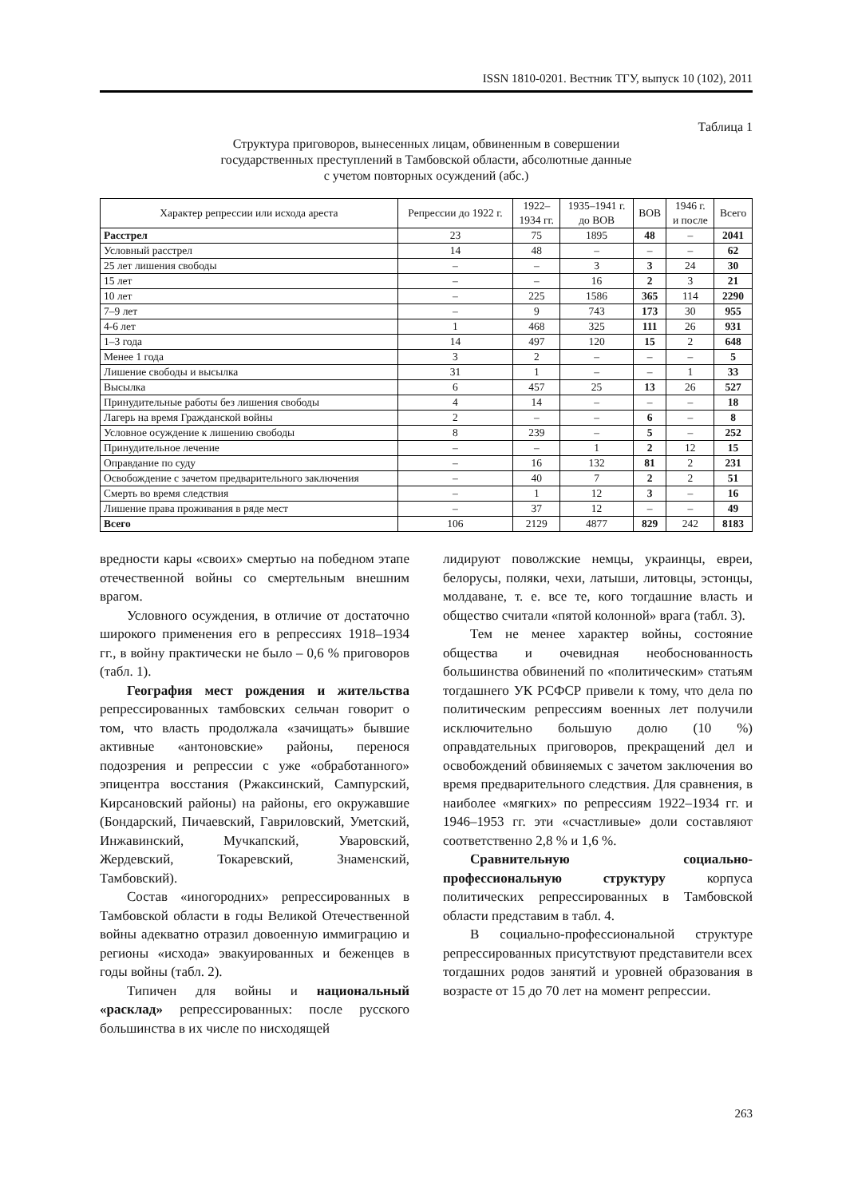ISSN 1810-0201. Вестник ТГУ, выпуск 10 (102), 2011
Таблица 1
Структура приговоров, вынесенных лицам, обвиненным в совершении
государственных преступлений в Тамбовской области, абсолютные данные
с учетом повторных осуждений (абс.)
| Характер репрессии или исхода ареста | Репрессии до 1922 г. | 1922– 1934 гг. | 1935–1941 г. до ВОВ | ВОВ | 1946 г. и после | Всего |
| --- | --- | --- | --- | --- | --- | --- |
| Расстрел | 23 | 75 | 1895 | 48 | – | 2041 |
| Условный расстрел | 14 | 48 | – | – | – | 62 |
| 25 лет лишения свободы | – | – | 3 | 3 | 24 | 30 |
| 15 лет | – | – | 16 | 2 | 3 | 21 |
| 10 лет | – | 225 | 1586 | 365 | 114 | 2290 |
| 7–9 лет | – | 9 | 743 | 173 | 30 | 955 |
| 4-6 лет | 1 | 468 | 325 | 111 | 26 | 931 |
| 1–3 года | 14 | 497 | 120 | 15 | 2 | 648 |
| Менее 1 года | 3 | 2 | – | – | – | 5 |
| Лишение свободы и высылка | 31 | 1 | – | – | 1 | 33 |
| Высылка | 6 | 457 | 25 | 13 | 26 | 527 |
| Принудительные работы без лишения свободы | 4 | 14 | – | – | – | 18 |
| Лагерь на время Гражданской войны | 2 | – | – | 6 | – | 8 |
| Условное осуждение к лишению свободы | 8 | 239 | – | 5 | – | 252 |
| Принудительное лечение | – | – | 1 | 2 | 12 | 15 |
| Оправдание по суду | – | 16 | 132 | 81 | 2 | 231 |
| Освобождение с зачетом предварительного заключения | – | 40 | 7 | 2 | 2 | 51 |
| Смерть во время следствия | – | 1 | 12 | 3 | – | 16 |
| Лишение права проживания в ряде мест | – | 37 | 12 | – | – | 49 |
| Всего | 106 | 2129 | 4877 | 829 | 242 | 8183 |
вредности кары «своих» смертью на победном этапе отечественной войны со смертельным внешним врагом.
Условного осуждения, в отличие от достаточно широкого применения его в репрессиях 1918–1934 гг., в войну практически не было – 0,6 % приговоров (табл. 1).
География мест рождения и жительства репрессированных тамбовских сельчан говорит о том, что власть продолжала «зачищать» бывшие активные «антоновские» районы, перенося подозрения и репрессии с уже «обработанного» эпицентра восстания (Ржаксинский, Сампурский, Кирсановский районы) на районы, его окружавшие (Бондарский, Пичаевский, Гавриловский, Уметский, Инжавинский, Мучкапский, Уваровский, Жердевский, Токаревский, Знаменский, Тамбовский).
Состав «иногородних» репрессированных в Тамбовской области в годы Великой Отечественной войны адекватно отразил довоенную иммиграцию и регионы «исхода» эвакуированных и беженцев в годы войны (табл. 2).
Типичен для войны и национальный «расклад» репрессированных: после русского большинства в их числе по нисходящей
лидируют поволжские немцы, украинцы, евреи, белорусы, поляки, чехи, латыши, литовцы, эстонцы, молдаване, т. е. все те, кого тогдашние власть и общество считали «пятой колонной» врага (табл. 3).
Тем не менее характер войны, состояние общества и очевидная необоснованность большинства обвинений по «политическим» статьям тогдашнего УК РСФСР привели к тому, что дела по политическим репрессиям военных лет получили исключительно большую долю (10 %) оправдательных приговоров, прекращений дел и освобождений обвиняемых с зачетом заключения во время предварительного следствия. Для сравнения, в наиболее «мягких» по репрессиям 1922–1934 гг. и 1946–1953 гг. эти «счастливые» доли составляют соответственно 2,8 % и 1,6 %.
Сравнительную социально-профессиональную структуру корпуса политических репрессированных в Тамбовской области представим в табл. 4.
В социально-профессиональной структуре репрессированных присутствуют представители всех тогдашних родов занятий и уровней образования в возрасте от 15 до 70 лет на момент репрессии.
263